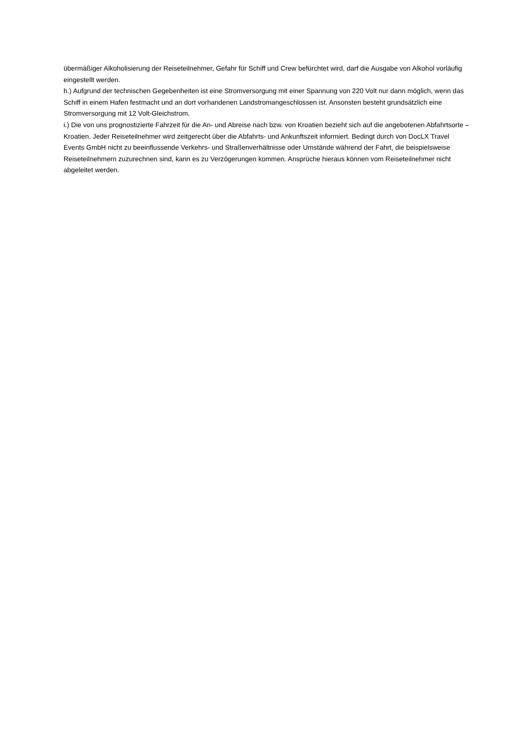übermäßiger Alkoholisierung der Reiseteilnehmer, Gefahr für Schiff und Crew befürchtet wird, darf die Ausgabe von Alkohol vorläufig eingestellt werden.
h.) Aufgrund der technischen Gegebenheiten ist eine Stromversorgung mit einer Spannung von 220 Volt nur dann möglich, wenn das Schiff in einem Hafen festmacht und an dort vorhandenen Landstromangeschlossen ist. Ansonsten besteht grundsätzlich eine Stromversorgung mit 12 Volt-Gleichstrom.
i.) Die von uns prognostizierte Fahrzeit für die An- und Abreise nach bzw. von Kroatien bezieht sich auf die angebotenen Abfahrtsorte – Kroatien. Jeder Reiseteilnehmer wird zeitgerecht über die Abfahrts- und Ankunftszeit informiert. Bedingt durch von DocLX Travel Events GmbH nicht zu beeinflussende Verkehrs- und Straßenverhältnisse oder Umstände während der Fahrt, die beispielsweise Reiseteilnehmern zuzurechnen sind, kann es zu Verzögerungen kommen. Ansprüche hieraus können vom Reiseteilnehmer nicht abgeleitet werden.